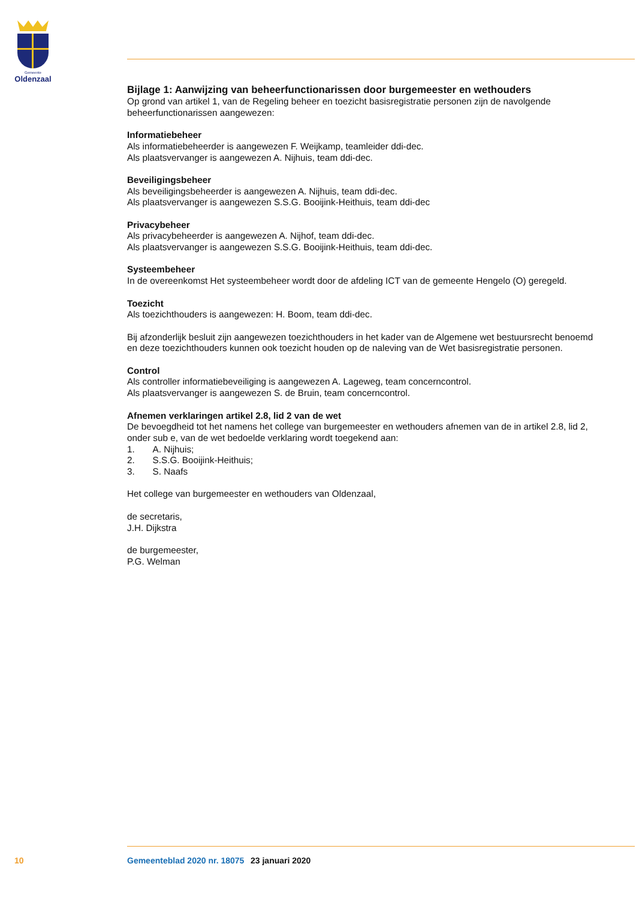Gemeente
Oldenzaal
Bijlage 1: Aanwijzing van beheerfunctionarissen door burgemeester en wethouders
Op grond van artikel 1, van de Regeling beheer en toezicht basisregistratie personen zijn de navolgende beheerfunctionarissen aangewezen:
Informatiebeheer
Als informatiebeheerder is aangewezen F. Weijkamp, teamleider ddi-dec.
Als plaatsvervanger is aangewezen A. Nijhuis, team ddi-dec.
Beveiligingsbeheer
Als beveiligingsbeheerder is aangewezen A. Nijhuis, team ddi-dec.
Als plaatsvervanger is aangewezen S.S.G. Booijink-Heithuis, team ddi-dec
Privacybeheer
Als privacybeheerder is aangewezen A. Nijhof, team ddi-dec.
Als plaatsvervanger is aangewezen S.S.G. Booijink-Heithuis, team ddi-dec.
Systeembeheer
In de overeenkomst Het systeembeheer wordt door de afdeling ICT van de gemeente Hengelo (O) geregeld.
Toezicht
Als toezichthouders is aangewezen: H. Boom, team ddi-dec.
Bij afzonderlijk besluit zijn aangewezen toezichthouders in het kader van de Algemene wet bestuursrecht benoemd en deze toezichthouders kunnen ook toezicht houden op de naleving van de Wet basisregistratie personen.
Control
Als controller informatiebeveiliging is aangewezen A. Lageweg, team concerncontrol.
Als plaatsvervanger is aangewezen S. de Bruin, team concerncontrol.
Afnemen verklaringen artikel 2.8, lid 2 van de wet
De bevoegdheid tot het namens het college van burgemeester en wethouders afnemen van de in artikel 2.8, lid 2, onder sub e, van de wet bedoelde verklaring wordt toegekend aan:
1. A. Nijhuis;
2. S.S.G. Booijink-Heithuis;
3. S. Naafs
Het college van burgemeester en wethouders van Oldenzaal,
de secretaris,
J.H. Dijkstra
de burgemeester,
P.G. Welman
10 Gemeenteblad 2020 nr. 18075 23 januari 2020